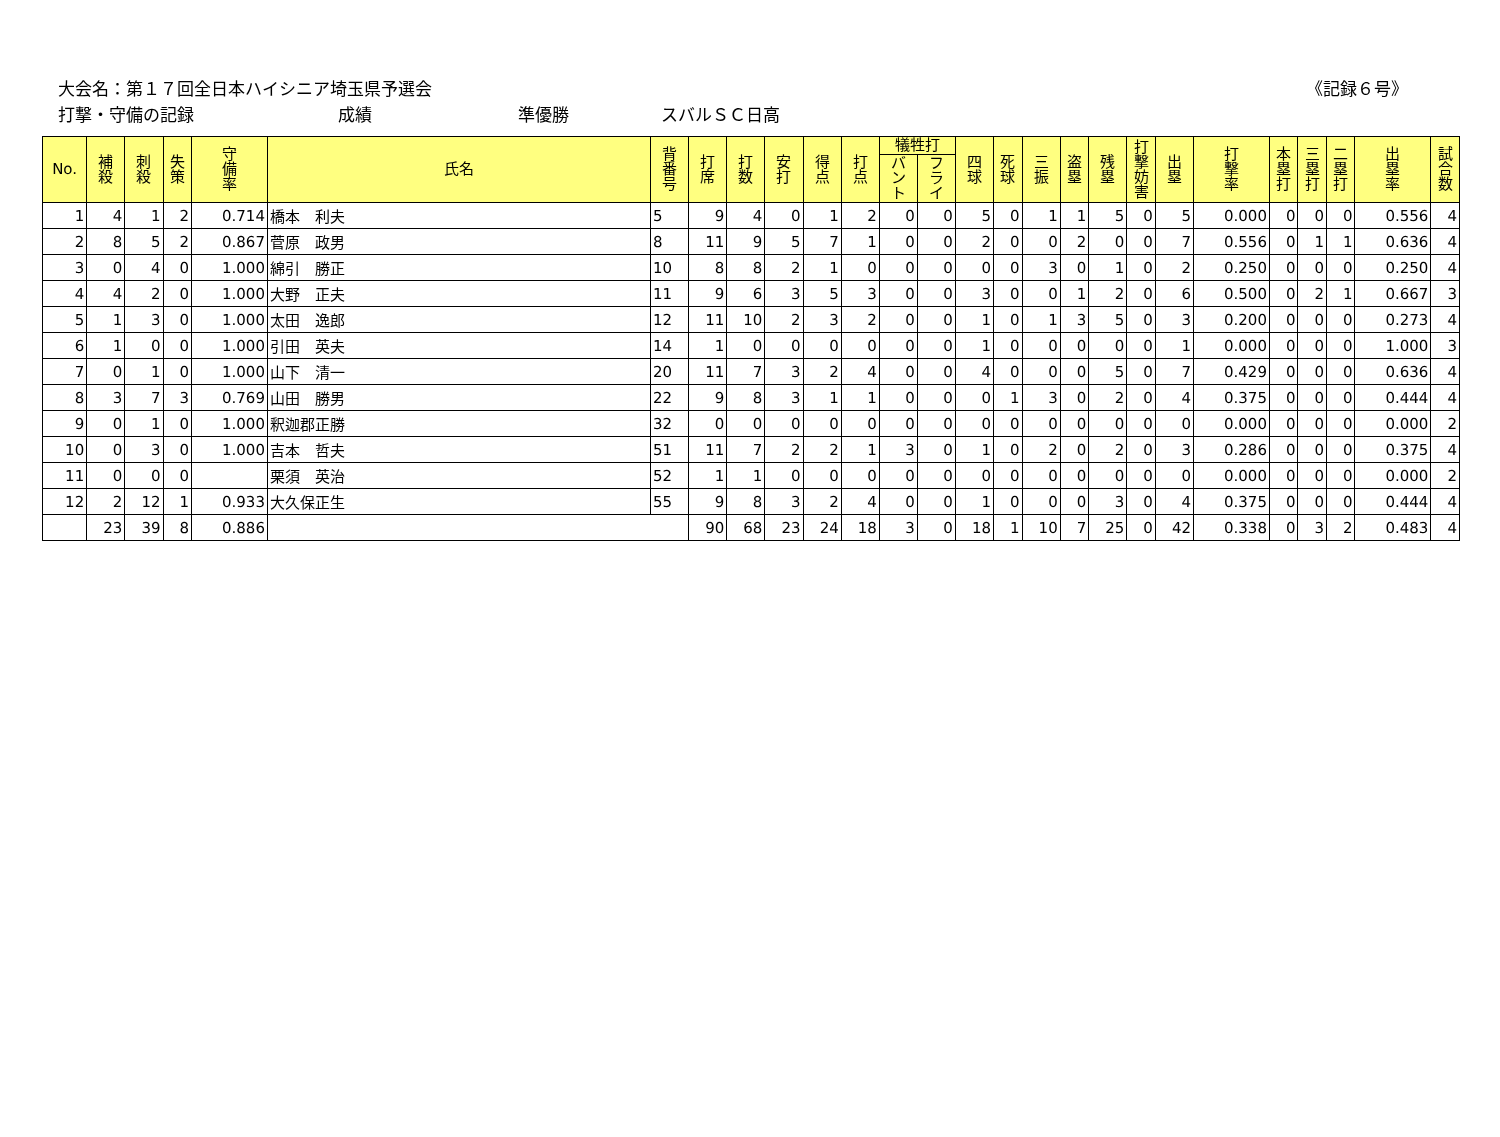大会名：第１７回全日本ハイシニア埼玉県予選会
《記録６号》
打撃・守備の記録 成績 準優勝 スバルＳＣ日高
| No. | 補 殺 | 刺 殺 | 失 策 | 守 備 率 | 氏名 | 背 番 号 | 打 席 | 打 数 | 安 打 | 得 点 | 打 点 | 犠牲打 | | 四 球 | 死 球 | 三 振 | 盗 塁 | 残 塁 | 打 撃 妨 害 | 出 塁 | 打 撃 率 | 本 塁 打 | 三 塁 打 | 二 塁 打 | 出 塁 率 | 試 合 数 |
| --- | --- | --- | --- | --- | --- | --- | --- | --- | --- | --- | --- | --- | --- | --- | --- | --- | --- | --- | --- | --- | --- | --- | --- | --- | --- | --- |
| | | | | | | | | | | | | バ ン ト | フ ラ イ | | | | | | | | | | | | | |
| 1 | 4 | 1 | 2 | 0.714 | 橋本 利夫 | 5 | 9 | 4 | 0 | 1 | 2 | 0 | 0 | 5 | 0 | 1 | 1 | 5 | 0 | 5 | 0.000 | 0 | 0 | 0 | 0.556 | 4 |
| 2 | 8 | 5 | 2 | 0.867 | 菅原 政男 | 8 | 11 | 9 | 5 | 7 | 1 | 0 | 0 | 2 | 0 | 0 | 2 | 0 | 0 | 7 | 0.556 | 0 | 1 | 1 | 0.636 | 4 |
| 3 | 0 | 4 | 0 | 1.000 | 綿引 勝正 | 10 | 8 | 8 | 2 | 1 | 0 | 0 | 0 | 0 | 0 | 3 | 0 | 1 | 0 | 2 | 0.250 | 0 | 0 | 0 | 0.250 | 4 |
| 4 | 4 | 2 | 0 | 1.000 | 大野 正夫 | 11 | 9 | 6 | 3 | 5 | 3 | 0 | 0 | 3 | 0 | 0 | 1 | 2 | 0 | 6 | 0.500 | 0 | 2 | 1 | 0.667 | 3 |
| 5 | 1 | 3 | 0 | 1.000 | 太田 逸郎 | 12 | 11 | 10 | 2 | 3 | 2 | 0 | 0 | 1 | 0 | 1 | 3 | 5 | 0 | 3 | 0.200 | 0 | 0 | 0 | 0.273 | 4 |
| 6 | 1 | 0 | 0 | 1.000 | 引田 英夫 | 14 | 1 | 0 | 0 | 0 | 0 | 0 | 0 | 1 | 0 | 0 | 0 | 0 | 0 | 1 | 0.000 | 0 | 0 | 0 | 1.000 | 3 |
| 7 | 0 | 1 | 0 | 1.000 | 山下 清一 | 20 | 11 | 7 | 3 | 2 | 4 | 0 | 0 | 4 | 0 | 0 | 0 | 5 | 0 | 7 | 0.429 | 0 | 0 | 0 | 0.636 | 4 |
| 8 | 3 | 7 | 3 | 0.769 | 山田 勝男 | 22 | 9 | 8 | 3 | 1 | 1 | 0 | 0 | 0 | 1 | 3 | 0 | 2 | 0 | 4 | 0.375 | 0 | 0 | 0 | 0.444 | 4 |
| 9 | 0 | 1 | 0 | 1.000 | 釈迦郡正勝 | 32 | 0 | 0 | 0 | 0 | 0 | 0 | 0 | 0 | 0 | 0 | 0 | 0 | 0 | 0 | 0.000 | 0 | 0 | 0 | 0.000 | 2 |
| 10 | 0 | 3 | 0 | 1.000 | 吉本 哲夫 | 51 | 11 | 7 | 2 | 2 | 1 | 3 | 0 | 1 | 0 | 2 | 0 | 2 | 0 | 3 | 0.286 | 0 | 0 | 0 | 0.375 | 4 |
| 11 | 0 | 0 | 0 | | 栗須 英治 | 52 | 1 | 1 | 0 | 0 | 0 | 0 | 0 | 0 | 0 | 0 | 0 | 0 | 0 | 0 | 0.000 | 0 | 0 | 0 | 0.000 | 2 |
| 12 | 2 | 12 | 1 | 0.933 | 大久保正生 | 55 | 9 | 8 | 3 | 2 | 4 | 0 | 0 | 1 | 0 | 0 | 0 | 3 | 0 | 4 | 0.375 | 0 | 0 | 0 | 0.444 | 4 |
| | 23 | 39 | 8 | 0.886 | | | 90 | 68 | 23 | 24 | 18 | 3 | 0 | 18 | 1 | 10 | 7 | 25 | 0 | 42 | 0.338 | 0 | 3 | 2 | 0.483 | 4 |